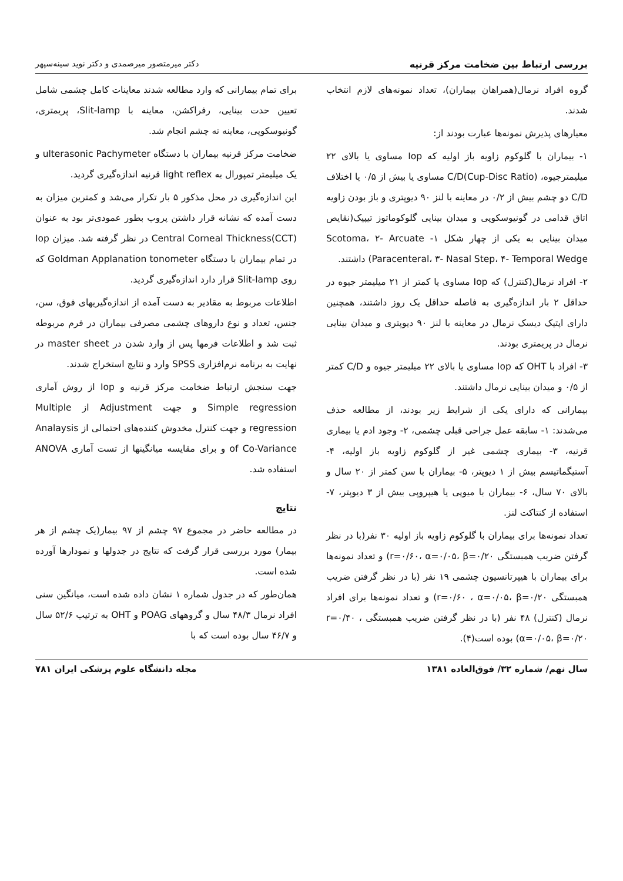بررسی ارتباط بین ضخامت مرکز قرنیه دکتر میرمتصور میرصمدی و دکتر نوید سینه‌سپهر
گروه افراد نرمال(همراهان بیماران)، تعداد نمونه‌های لازم انتخاب شدند.
معیارهای پذیرش نمونه‌ها عبارت بودند از:
۱- بیماران با گلوکوم زاویه باز اولیه که Iop مساوی یا بالای ۲۲ میلیمترجیوه، (Cup-Disc Ratio)C/D مساوی یا بیش از ۰/۵ یا اختلاف C/D دو چشم بیش از ۰/۲ در معاینه با لنز ۹۰ دیوپتری و باز بودن زاویه اتاق قدامی در گونیوسکوپی و میدان بینایی گلوکوماتوز تیپیک(نقایص میدان بینایی به یکی از چهار شکل ۱- Scotoma، ۲- Arcuate Paracenteral، ۳- Nasal Step، ۴- Temporal Wedge) داشتند.
۲- افراد نرمال(کنترل) که Iop مساوی یا کمتر از ۲۱ میلیمتر جیوه در حداقل ۲ بار اندازه‌گیری به فاصله حداقل یک روز داشتند، همچنین دارای اپتیک دیسک نرمال در معاینه با لنز ۹۰ دیوپتری و میدان بینایی نرمال در پریمتری بودند.
۳- افراد با OHT که Iop مساوی یا بالای ۲۲ میلیمتر جیوه و C/D کمتر از ۰/۵ و میدان بینایی نرمال داشتند.
بیمارانی که دارای یکی از شرایط زیر بودند، از مطالعه حذف می‌شدند: ۱- سابقه عمل جراحی قبلی چشمی، ۲- وجود ادم یا بیماری قرنیه، ۳- بیماری چشمی غیر از گلوکوم زاویه باز اولیه، ۴- آستیگماتیسم بیش از ۱ دیوپتر، ۵- بیماران با سن کمتر از ۲۰ سال و بالای ۷۰ سال، ۶- بیماران با میوپی یا هیپروپی بیش از ۳ دیوپتر، ۷- استفاده از کنتاکت لنز.
تعداد نمونه‌ها برای بیماران با گلوکوم زاویه باز اولیه ۳۰ نفر(با در نظر گرفتن ضریب همبستگی r=۰/۶۰، α=۰/۰۵، β=۰/۲۰) و تعداد نمونه‌ها برای بیماران با هیپرتانسیون چشمی ۱۹ نفر (با در نظر گرفتن ضریب همبستگی r=۰/۶۰ ، α=۰/۰۵، β=۰/۲۰) و تعداد نمونه‌ها برای افراد نرمال (کنترل) ۴۸ نفر (با در نظر گرفتن ضریب همبستگی r=۰/۴۰ ، α=۰/۰۵، β=۰/۲۰) بوده است(۴).
برای تمام بیمارانی که وارد مطالعه شدند معاینات کامل چشمی شامل تعیین حدت بینایی، رفراکشن، معاینه با Slit-lamp، پریمتری، گونیوسکوپی، معاینه ته چشم انجام شد.
ضخامت مرکز قرنیه بیماران با دستگاه ulterasonic Pachymeter و یک میلیمتر تمپورال به light reflex قرنیه اندازه‌گیری گردید.
این اندازه‌گیری در محل مذکور ۵ بار تکرار می‌شد و کمترین میزان به دست آمده که نشانه قرار داشتن پروب بطور عمودی‌تر بود به عنوان (CCT)Central Corneal Thickness در نظر گرفته شد. میزان Iop در تمام بیماران با دستگاه Goldman Applanation tonometer که روی Slit-lamp قرار دارد اندازه‌گیری گردید.
اطلاعات مربوط به مقادیر به دست آمده از اندازه‌گیریهای فوق، سن، جنس، تعداد و نوع داروهای چشمی مصرفی بیماران در فرم مربوطه ثبت شد و اطلاعات فرمها پس از وارد شدن در master sheet در نهایت به برنامه نرم‌افزاری SPSS وارد و نتایج استخراج شدند.
جهت سنجش ارتباط ضخامت مرکز قرنیه و Iop از روش آماری Simple regression و جهت Adjustment از Multiple regression و جهت کنترل مخدوش کننده‌های احتمالی از Analaysis of Co-Variance و برای مقایسه میانگینها از تست آماری ANOVA استفاده شد.
نتایج
در مطالعه حاضر در مجموع ۹۷ چشم از ۹۷ بیمار(یک چشم از هر بیمار) مورد بررسی قرار گرفت که نتایج در جدولها و نمودارها آورده شده است.
همان‌طور که در جدول شماره ۱ نشان داده شده است، میانگین سنی افراد نرمال ۴۸/۳ سال و گروههای POAG و OHT به ترتیب ۵۲/۶ سال و ۴۶/۷ سال بوده است که با
سال نهم/ شماره ۳۲/ فوق‌العاده ۱۳۸۱ مجله دانشگاه علوم پزشکی ایران ۷۸۱